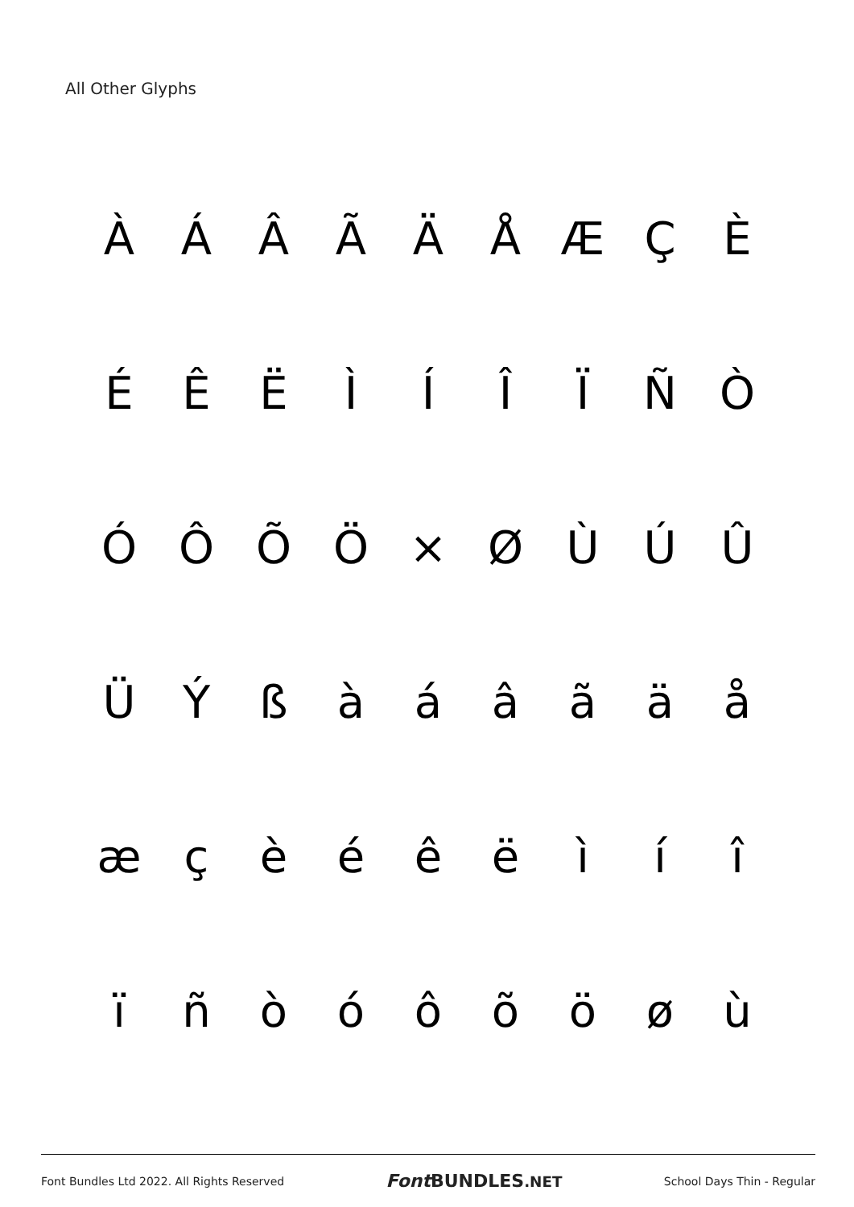All Other Glyphs
À Á Â Ã Ä Å Æ Ç È
É Ê Ë Ì Í Î Ï Ñ Ò
Ó Ô Õ Ö × Ø Ù Ú Û
Ü Ý ß à á â ã ä å
æ ç è é ê ë ì í î
ï ñ ò ó ô õ ö ø ù
Font Bundles Ltd 2022. All Rights Reserved Font BUNDLES.NET School Days Thin - Regular